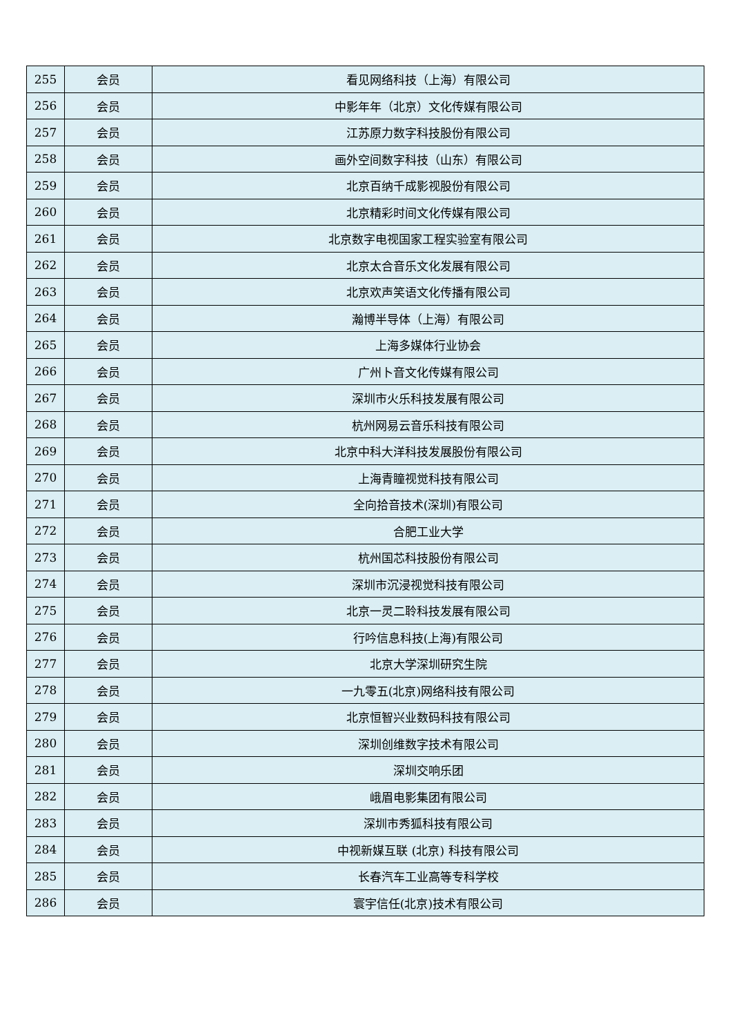| 255 | 会员 | 看见网络科技（上海）有限公司 |
| 256 | 会员 | 中影年年（北京）文化传媒有限公司 |
| 257 | 会员 | 江苏原力数字科技股份有限公司 |
| 258 | 会员 | 画外空间数字科技（山东）有限公司 |
| 259 | 会员 | 北京百纳千成影视股份有限公司 |
| 260 | 会员 | 北京精彩时间文化传媒有限公司 |
| 261 | 会员 | 北京数字电视国家工程实验室有限公司 |
| 262 | 会员 | 北京太合音乐文化发展有限公司 |
| 263 | 会员 | 北京欢声笑语文化传播有限公司 |
| 264 | 会员 | 瀚博半导体（上海）有限公司 |
| 265 | 会员 | 上海多媒体行业协会 |
| 266 | 会员 | 广州卜音文化传媒有限公司 |
| 267 | 会员 | 深圳市火乐科技发展有限公司 |
| 268 | 会员 | 杭州网易云音乐科技有限公司 |
| 269 | 会员 | 北京中科大洋科技发展股份有限公司 |
| 270 | 会员 | 上海青瞳视觉科技有限公司 |
| 271 | 会员 | 全向拾音技术(深圳)有限公司 |
| 272 | 会员 | 合肥工业大学 |
| 273 | 会员 | 杭州国芯科技股份有限公司 |
| 274 | 会员 | 深圳市沉浸视觉科技有限公司 |
| 275 | 会员 | 北京一灵二聆科技发展有限公司 |
| 276 | 会员 | 行吟信息科技(上海)有限公司 |
| 277 | 会员 | 北京大学深圳研究生院 |
| 278 | 会员 | 一九零五(北京)网络科技有限公司 |
| 279 | 会员 | 北京恒智兴业数码科技有限公司 |
| 280 | 会员 | 深圳创维数字技术有限公司 |
| 281 | 会员 | 深圳交响乐团 |
| 282 | 会员 | 峨眉电影集团有限公司 |
| 283 | 会员 | 深圳市秀狐科技有限公司 |
| 284 | 会员 | 中视新媒互联 (北京) 科技有限公司 |
| 285 | 会员 | 长春汽车工业高等专科学校 |
| 286 | 会员 | 寰宇信任(北京)技术有限公司 |